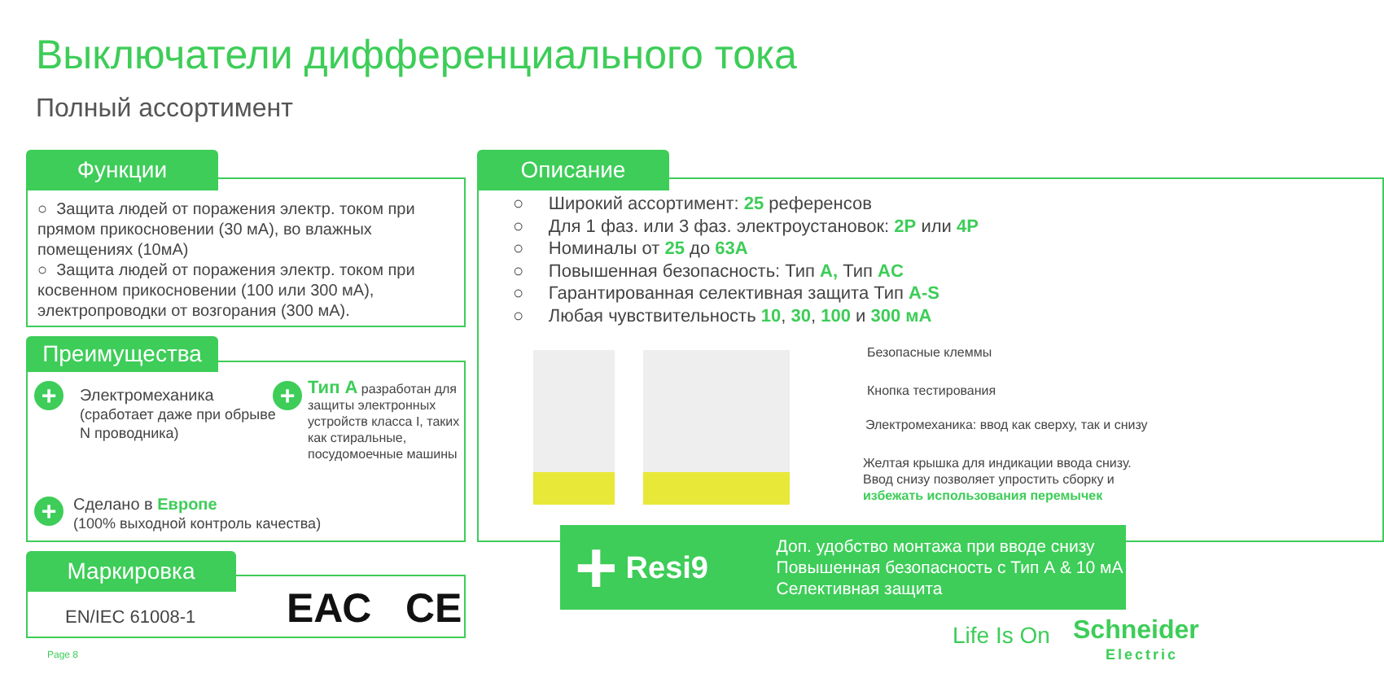Выключатели дифференциального тока
Полный ассортимент
Функции
○ Защита людей от поражения электр. током при прямом прикосновении (30 мА), во влажных помещениях (10мА)
○ Защита людей от поражения электр. током при косвенном прикосновении (100 или 300 мА), электропроводки от возгорания (300 мА).
Преимущества
+
Электромеханика
(сработает даже при обрыве N проводника)
+
Тип А разработан для защиты электронных устройств класса I, таких как стиральные, посудомоечные машины
+
Сделано в Европе
(100% выходной контроль качества)
Маркировка
EN/IEC 61008-1 ЕАС CE
Описание
○ Широкий ассортимент: 25 референсов
○ Для 1 фаз. или 3 фаз. электроустановок: 2P или 4P
○ Номиналы от 25 до 63A
○ Повышенная безопасность: Тип A, Тип AC
○ Гарантированная селективная защита Тип A-S
○ Любая чувствительность 10, 30, 100 и 300 мА
Безопасные клеммы
Кнопка тестирования
Электромеханика: ввод как сверху, так и снизу
Желтая крышка для индикации ввода снизу.
Ввод снизу позволяет упростить сборку и
избежать использования перемычек
+
Resi9
Доп. удобство монтажа при вводе снизу
Повышенная безопасность с Тип А & 10 мА
Селективная защита
Page 8
Life Is On
Schneider
Electric